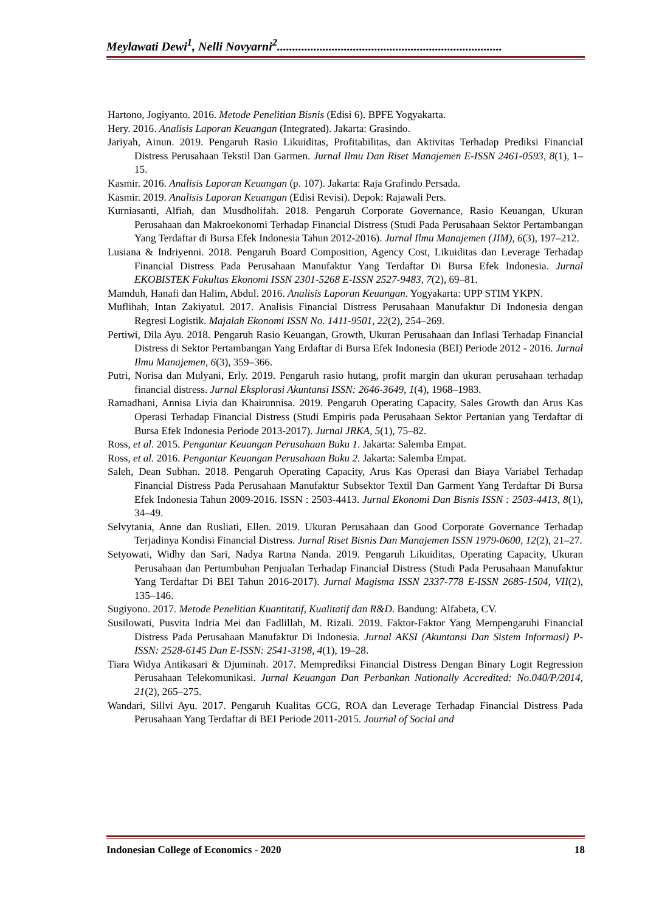Meylawati Dewi<sup>1</sup>, Nelli Novyarni<sup>2</sup>..........................................................................
Hartono, Jogiyanto. 2016. Metode Penelitian Bisnis (Edisi 6). BPFE Yogyakarta.
Hery. 2016. Analisis Laporan Keuangan (Integrated). Jakarta: Grasindo.
Jariyah, Ainun. 2019. Pengaruh Rasio Likuiditas, Profitabilitas, dan Aktivitas Terhadap Prediksi Financial Distress Perusahaan Tekstil Dan Garmen. Jurnal Ilmu Dan Riset Manajemen E-ISSN 2461-0593, 8(1), 1–15.
Kasmir. 2016. Analisis Laporan Keuangan (p. 107). Jakarta: Raja Grafindo Persada.
Kasmir. 2019. Analisis Laporan Keuangan (Edisi Revisi). Depok: Rajawali Pers.
Kurniasanti, Alfiah, dan Musdholifah. 2018. Pengaruh Corporate Governance, Rasio Keuangan, Ukuran Perusahaan dan Makroekonomi Terhadap Financial Distress (Studi Pada Perusahaan Sektor Pertambangan Yang Terdaftar di Bursa Efek Indonesia Tahun 2012-2016). Jurnal Ilmu Manajemen (JIM), 6(3), 197–212.
Lusiana & Indriyenni. 2018. Pengaruh Board Composition, Agency Cost, Likuiditas dan Leverage Terhadap Financial Distress Pada Perusahaan Manufaktur Yang Terdaftar Di Bursa Efek Indonesia. Jurnal EKOBISTEK Fakultas Ekonomi ISSN 2301-5268 E-ISSN 2527-9483, 7(2), 69–81.
Mamduh, Hanafi dan Halim, Abdul. 2016. Analisis Laporan Keuangan. Yogyakarta: UPP STIM YKPN.
Muflihah, Intan Zakiyatul. 2017. Analisis Financial Distress Perusahaan Manufaktur Di Indonesia dengan Regresi Logistik. Majalah Ekonomi ISSN No. 1411-9501, 22(2), 254–269.
Pertiwi, Dila Ayu. 2018. Pengaruh Rasio Keuangan, Growth, Ukuran Perusahaan dan Inflasi Terhadap Financial Distress di Sektor Pertambangan Yang Erdaftar di Bursa Efek Indonesia (BEI) Periode 2012 - 2016. Jurnal Ilmu Manajemen, 6(3), 359–366.
Putri, Norisa dan Mulyani, Erly. 2019. Pengaruh rasio hutang, profit margin dan ukuran perusahaan terhadap financial distress. Jurnal Eksplorasi Akuntansi ISSN: 2646-3649, 1(4), 1968–1983.
Ramadhani, Annisa Livia dan Khairunnisa. 2019. Pengaruh Operating Capacity, Sales Growth dan Arus Kas Operasi Terhadap Financial Distress (Studi Empiris pada Perusahaan Sektor Pertanian yang Terdaftar di Bursa Efek Indonesia Periode 2013-2017). Jurnal JRKA, 5(1), 75–82.
Ross, et al. 2015. Pengantar Keuangan Perusahaan Buku 1. Jakarta: Salemba Empat.
Ross, et al. 2016. Pengantar Keuangan Perusahaan Buku 2. Jakarta: Salemba Empat.
Saleh, Dean Subhan. 2018. Pengaruh Operating Capacity, Arus Kas Operasi dan Biaya Variabel Terhadap Financial Distress Pada Perusahaan Manufaktur Subsektor Textil Dan Garment Yang Terdaftar Di Bursa Efek Indonesia Tahun 2009-2016. ISSN : 2503-4413. Jurnal Ekonomi Dan Bisnis ISSN : 2503-4413, 8(1), 34–49.
Selvytania, Anne dan Rusliati, Ellen. 2019. Ukuran Perusahaan dan Good Corporate Governance Terhadap Terjadinya Kondisi Financial Distress. Jurnal Riset Bisnis Dan Manajemen ISSN 1979-0600, 12(2), 21–27.
Setyowati, Widhy dan Sari, Nadya Rartna Nanda. 2019. Pengaruh Likuiditas, Operating Capacity, Ukuran Perusahaan dan Pertumbuhan Penjualan Terhadap Financial Distress (Studi Pada Perusahaan Manufaktur Yang Terdaftar Di BEI Tahun 2016-2017). Jurnal Magisma ISSN 2337-778 E-ISSN 2685-1504, VII(2), 135–146.
Sugiyono. 2017. Metode Penelitian Kuantitatif, Kualitatif dan R&D. Bandung: Alfabeta, CV.
Susilowati, Pusvita Indria Mei dan Fadlillah, M. Rizali. 2019. Faktor-Faktor Yang Mempengaruhi Financial Distress Pada Perusahaan Manufaktur Di Indonesia. Jurnal AKSI (Akuntansi Dan Sistem Informasi) P-ISSN: 2528-6145 Dan E-ISSN: 2541-3198, 4(1), 19–28.
Tiara Widya Antikasari & Djuminah. 2017. Memprediksi Financial Distress Dengan Binary Logit Regression Perusahaan Telekomunikasi. Jurnal Keuangan Dan Perbankan Nationally Accredited: No.040/P/2014, 21(2), 265–275.
Wandari, Sillvi Ayu. 2017. Pengaruh Kualitas GCG, ROA dan Leverage Terhadap Financial Distress Pada Perusahaan Yang Terdaftar di BEI Periode 2011-2015. Journal of Social and
Indonesian College of Economics - 2020 18